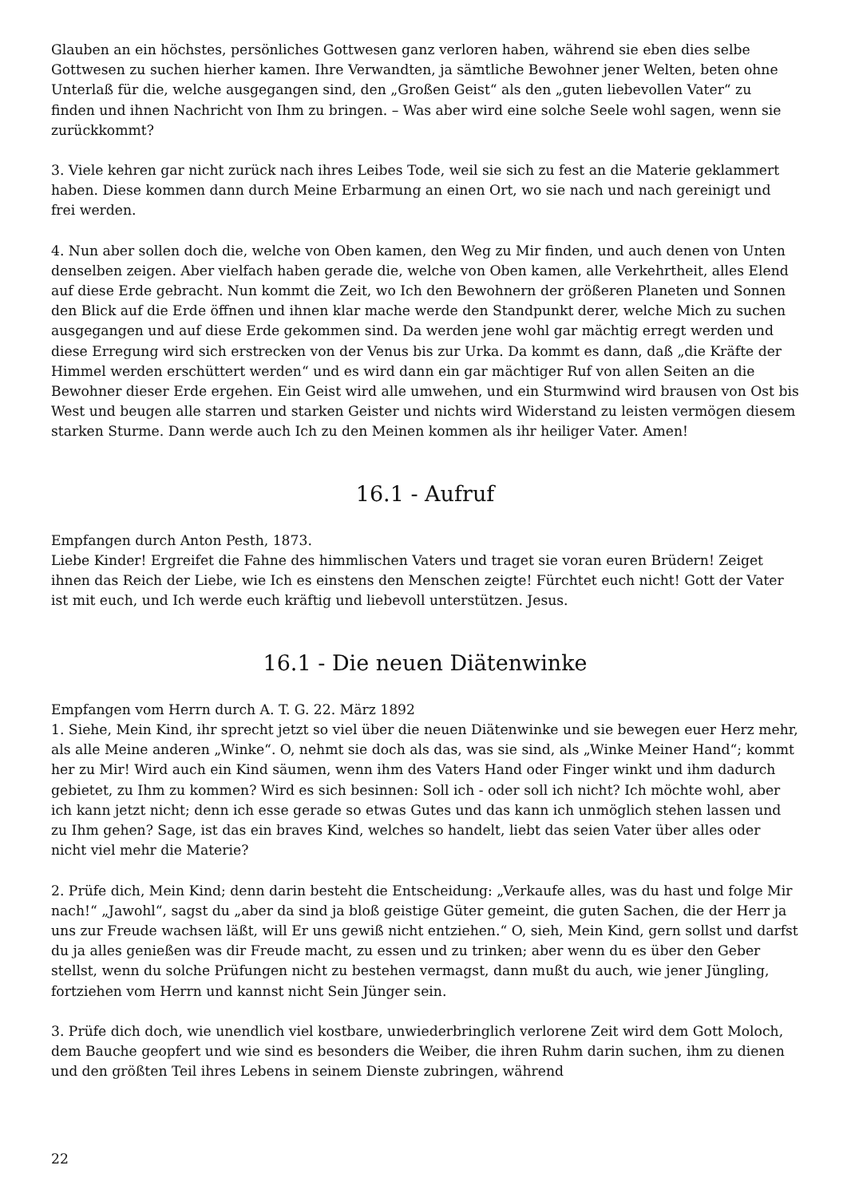Glauben an ein höchstes, persönliches Gottwesen ganz verloren haben, während sie eben dies selbe Gottwesen zu suchen hierher kamen. Ihre Verwandten, ja sämtliche Bewohner jener Welten, beten ohne Unterlaß für die, welche ausgegangen sind, den „Großen Geist“ als den „guten liebevollen Vater“ zu finden und ihnen Nachricht von Ihm zu bringen. – Was aber wird eine solche Seele wohl sagen, wenn sie zurückkommt?
3. Viele kehren gar nicht zurück nach ihres Leibes Tode, weil sie sich zu fest an die Materie geklammert haben. Diese kommen dann durch Meine Erbarmung an einen Ort, wo sie nach und nach gereinigt und frei werden.
4. Nun aber sollen doch die, welche von Oben kamen, den Weg zu Mir finden, und auch denen von Unten denselben zeigen. Aber vielfach haben gerade die, welche von Oben kamen, alle Verkehrtheit, alles Elend auf diese Erde gebracht. Nun kommt die Zeit, wo Ich den Bewohnern der größeren Planeten und Sonnen den Blick auf die Erde öffnen und ihnen klar mache werde den Standpunkt derer, welche Mich zu suchen ausgegangen und auf diese Erde gekommen sind. Da werden jene wohl gar mächtig erregt werden und diese Erregung wird sich erstrecken von der Venus bis zur Urka. Da kommt es dann, daß „die Kräfte der Himmel werden erschüttert werden“ und es wird dann ein gar mächtiger Ruf von allen Seiten an die Bewohner dieser Erde ergehen. Ein Geist wird alle umwehen, und ein Sturmwind wird brausen von Ost bis West und beugen alle starren und starken Geister und nichts wird Widerstand zu leisten vermögen diesem starken Sturme. Dann werde auch Ich zu den Meinen kommen als ihr heiliger Vater. Amen!
16.1 - Aufruf
Empfangen durch Anton Pesth, 1873.
Liebe Kinder! Ergreifet die Fahne des himmlischen Vaters und traget sie voran euren Brüdern! Zeiget ihnen das Reich der Liebe, wie Ich es einstens den Menschen zeigte! Fürchtet euch nicht! Gott der Vater ist mit euch, und Ich werde euch kräftig und liebevoll unterstützen. Jesus.
16.1 - Die neuen Diätenwinke
Empfangen vom Herrn durch A. T. G. 22. März 1892
1. Siehe, Mein Kind, ihr sprecht jetzt so viel über die neuen Diätenwinke und sie bewegen euer Herz mehr, als alle Meine anderen „Winke“. O, nehmt sie doch als das, was sie sind, als „Winke Meiner Hand“; kommt her zu Mir! Wird auch ein Kind säumen, wenn ihm des Vaters Hand oder Finger winkt und ihm dadurch gebietet, zu Ihm zu kommen? Wird es sich besinnen: Soll ich - oder soll ich nicht? Ich möchte wohl, aber ich kann jetzt nicht; denn ich esse gerade so etwas Gutes und das kann ich unmöglich stehen lassen und zu Ihm gehen? Sage, ist das ein braves Kind, welches so handelt, liebt das seien Vater über alles oder nicht viel mehr die Materie?
2. Prüfe dich, Mein Kind; denn darin besteht die Entscheidung: „Verkaufe alles, was du hast und folge Mir nach!“ „Jawohl“, sagst du „aber da sind ja bloß geistige Güter gemeint, die guten Sachen, die der Herr ja uns zur Freude wachsen läßt, will Er uns gewiß nicht entziehen.“ O, sieh, Mein Kind, gern sollst und darfst du ja alles genießen was dir Freude macht, zu essen und zu trinken; aber wenn du es über den Geber stellst, wenn du solche Prüfungen nicht zu bestehen vermagst, dann mußt du auch, wie jener Jüngling, fortziehen vom Herrn und kannst nicht Sein Jünger sein.
3. Prüfe dich doch, wie unendlich viel kostbare, unwiederbringlich verlorene Zeit wird dem Gott Moloch, dem Bauche geopfert und wie sind es besonders die Weiber, die ihren Ruhm darin suchen, ihm zu dienen und den größten Teil ihres Lebens in seinem Dienste zubringen, während
22